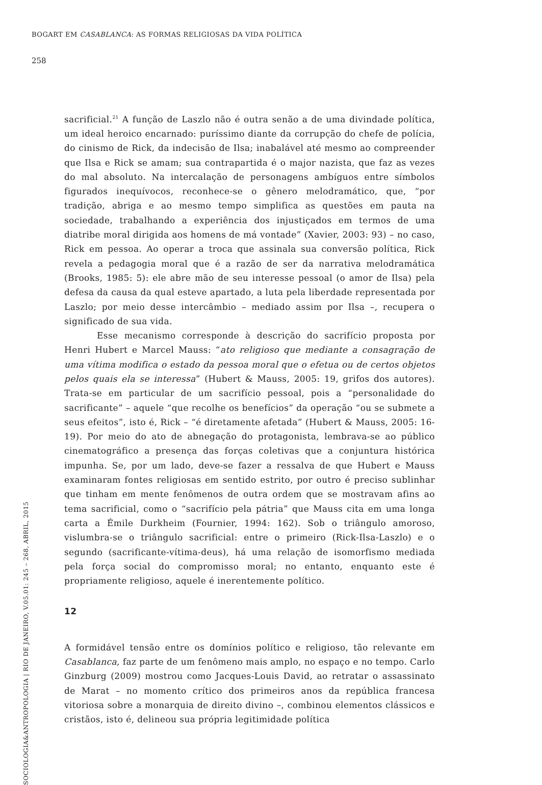BOGART EM CASABLANCA: AS FORMAS RELIGIOSAS DA VIDA POLÍTICA
258
sacrificial.<sup>21</sup> A função de Laszlo não é outra senão a de uma divindade política, um ideal heroico encarnado: puríssimo diante da corrupção do chefe de polícia, do cinismo de Rick, da indecisão de Ilsa; inabalável até mesmo ao compreender que Ilsa e Rick se amam; sua contrapartida é o major nazista, que faz as vezes do mal absoluto. Na intercalação de personagens ambíguos entre símbolos figurados inequívocos, reconhece-se o gênero melodramático, que, “por tradição, abriga e ao mesmo tempo simplifica as questões em pauta na sociedade, trabalhando a experiência dos injustiçados em termos de uma diatribe moral dirigida aos homens de má vontade” (Xavier, 2003: 93) – no caso, Rick em pessoa. Ao operar a troca que assinala sua conversão política, Rick revela a pedagogia moral que é a razão de ser da narrativa melodramática (Brooks, 1985: 5): ele abre mão de seu interesse pessoal (o amor de Ilsa) pela defesa da causa da qual esteve apartado, a luta pela liberdade representada por Laszlo; por meio desse intercâmbio – mediado assim por Ilsa –, recupera o significado de sua vida.
Esse mecanismo corresponde à descrição do sacrifício proposta por Henri Hubert e Marcel Mauss: “ato religioso que mediante a consagração de uma vítima modifica o estado da pessoa moral que o efetua ou de certos objetos pelos quais ela se interessa” (Hubert & Mauss, 2005: 19, grifos dos autores). Trata-se em particular de um sacrifício pessoal, pois a “personalidade do sacrificante” – aquele “que recolhe os benefícios” da operação “ou se submete a seus efeitos”, isto é, Rick – “é diretamente afetada” (Hubert & Mauss, 2005: 16-19). Por meio do ato de abnegação do protagonista, lembrava-se ao público cinematográfico a presença das forças coletivas que a conjuntura histórica impunha. Se, por um lado, deve-se fazer a ressalva de que Hubert e Mauss examinaram fontes religiosas em sentido estrito, por outro é preciso sublinhar que tinham em mente fenômenos de outra ordem que se mostravam afins ao tema sacrificial, como o “sacrifício pela pátria” que Mauss cita em uma longa carta a Émile Durkheim (Fournier, 1994: 162). Sob o triângulo amoroso, vislumbra-se o triângulo sacrificial: entre o primeiro (Rick-Ilsa-Laszlo) e o segundo (sacrificante-vítima-deus), há uma relação de isomorfismo mediada pela força social do compromisso moral; no entanto, enquanto este é propriamente religioso, aquele é inerentemente político.
12
A formidável tensão entre os domínios político e religioso, tão relevante em Casablanca, faz parte de um fenômeno mais amplo, no espaço e no tempo. Carlo Ginzburg (2009) mostrou como Jacques-Louis David, ao retratar o assassinato de Marat – no momento crítico dos primeiros anos da república francesa vitoriosa sobre a monarquia de direito divino –, combinou elementos clássicos e cristãos, isto é, delineou sua própria legitimidade política
SOCIOLOGIA&ANTROPOLOGIA | RIO DE JANEIRO, V.05.01: 245 – 268, ABRIL, 2015